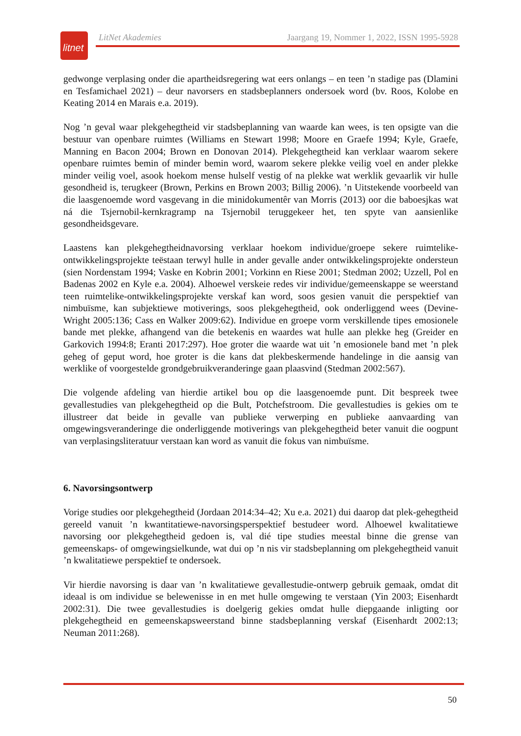litnet
LitNet Akademies Jaargang 19, Nommer 1, 2022, ISSN 1995-5928
gedwonge verplasing onder die apartheidsregering wat eers onlangs – en teen ’n stadige pas (Dlamini en Tesfamichael 2021) – deur navorsers en stadsbeplanners ondersoek word (bv. Roos, Kolobe en Keating 2014 en Marais e.a. 2019).
Nog ’n geval waar plekgehegtheid vir stadsbeplanning van waarde kan wees, is ten opsigte van die bestuur van openbare ruimtes (Williams en Stewart 1998; Moore en Graefe 1994; Kyle, Graefe, Manning en Bacon 2004; Brown en Donovan 2014). Plekgehegtheid kan verklaar waarom sekere openbare ruimtes bemin of minder bemin word, waarom sekere plekke veilig voel en ander plekke minder veilig voel, asook hoekom mense hulself vestig of na plekke wat werklik gevaarlik vir hulle gesondheid is, terugkeer (Brown, Perkins en Brown 2003; Billig 2006). ’n Uitstekende voorbeeld van die laasgenoemde word vasgevang in die minidokumentêr van Morris (2013) oor die baboesjkas wat ná die Tsjernobil-kernkragramp na Tsjernobil teruggekeer het, ten spyte van aansienlike gesondheidsgevare.
Laastens kan plekgehegtheidnavorsing verklaar hoekom individue/groepe sekere ruimtelike-ontwikkelingsprojekte teëstaan terwyl hulle in ander gevalle ander ontwikkelingsprojekte ondersteun (sien Nordenstam 1994; Vaske en Kobrin 2001; Vorkinn en Riese 2001; Stedman 2002; Uzzell, Pol en Badenas 2002 en Kyle e.a. 2004). Alhoewel verskeie redes vir individue/gemeenskappe se weerstand teen ruimtelike-ontwikkelingsprojekte verskaf kan word, soos gesien vanuit die perspektief van nimbuïsme, kan subjektiewe motiverings, soos plekgehegtheid, ook onderliggend wees (Devine-Wright 2005:136; Cass en Walker 2009:62). Individue en groepe vorm verskillende tipes emosionele bande met plekke, afhangend van die betekenis en waardes wat hulle aan plekke heg (Greider en Garkovich 1994:8; Eranti 2017:297). Hoe groter die waarde wat uit ’n emosionele band met ’n plek geheg of geput word, hoe groter is die kans dat plekbeskermende handelinge in die aansig van werklike of voorgestelde grondgebruikveranderinge gaan plaasvind (Stedman 2002:567).
Die volgende afdeling van hierdie artikel bou op die laasgenoemde punt. Dit bespreek twee gevallestudies van plekgehegtheid op die Bult, Potchefstroom. Die gevallestudies is gekies om te illustreer dat beide in gevalle van publieke verwerping en publieke aanvaarding van omgewingsveranderinge die onderliggende motiverings van plekgehegtheid beter vanuit die oogpunt van verplasingsliteratuur verstaan kan word as vanuit die fokus van nimbuïsme.
6. Navorsingsontwerp
Vorige studies oor plekgehegtheid (Jordaan 2014:34–42; Xu e.a. 2021) dui daarop dat plek-gehegtheid gereeld vanuit ’n kwantitatiewe-navorsingsperspektief bestudeer word. Alhoewel kwalitatiewe navorsing oor plekgehegtheid gedoen is, val dié tipe studies meestal binne die grense van gemeenskaps- of omgewingsielkunde, wat dui op ’n nis vir stadsbeplanning om plekgehegtheid vanuit ’n kwalitatiewe perspektief te ondersoek.
Vir hierdie navorsing is daar van ’n kwalitatiewe gevallestudie-ontwerp gebruik gemaak, omdat dit ideaal is om individue se belewenisse in en met hulle omgewing te verstaan (Yin 2003; Eisenhardt 2002:31). Die twee gevallestudies is doelgerig gekies omdat hulle diepgaande inligting oor plekgehegtheid en gemeenskapsweerstand binne stadsbeplanning verskaf (Eisenhardt 2002:13; Neuman 2011:268).
50